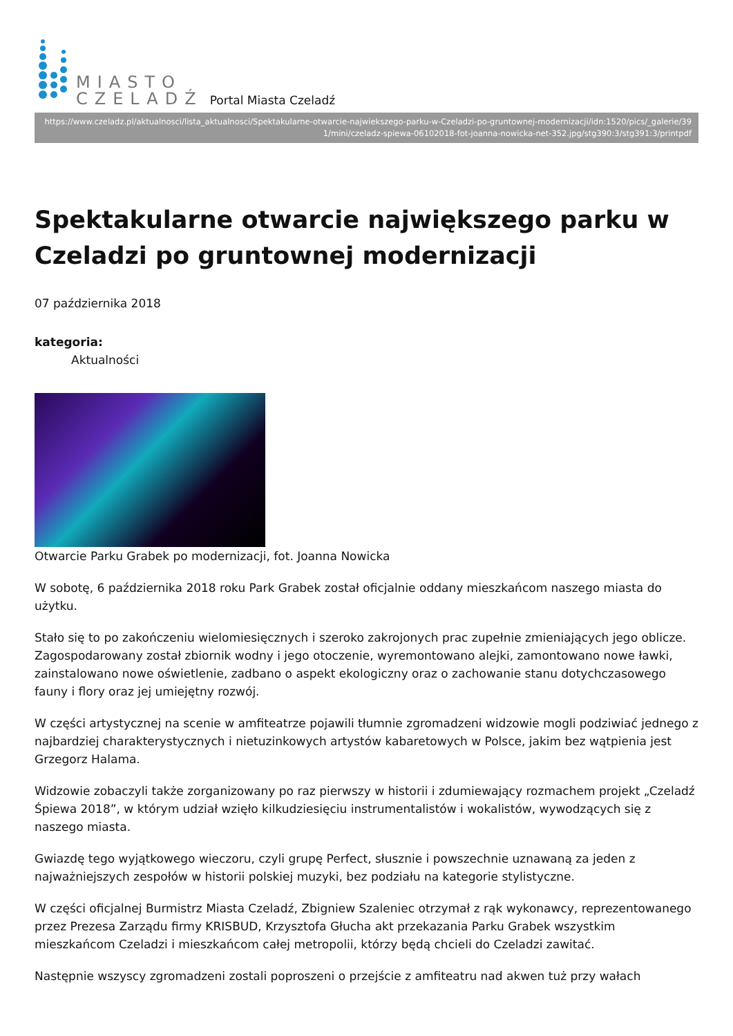MIASTO
CZELADŹ
Portal Miasta Czeladź
https://www.czeladz.pl/aktualnosci/lista_aktualnosci/Spektakularne-otwarcie-najwiekszego-parku-w-Czeladzi-po-gruntownej-modernizacji/idn:1520/pics/_galerie/391/mini/czeladz-spiewa-06102018-fot-joanna-nowicka-net-352.jpg/stg390:3/stg391:3/printpdf
Spektakularne otwarcie największego parku w Czeladzi po gruntownej modernizacji
07 października 2018
kategoria:
Aktualności
Otwarcie Parku Grabek po modernizacji, fot. Joanna Nowicka
W sobotę, 6 października 2018 roku Park Grabek został oficjalnie oddany mieszkańcom naszego miasta do użytku.
Stało się to po zakończeniu wielomiesięcznych i szeroko zakrojonych prac zupełnie zmieniających jego oblicze. Zagospodarowany został zbiornik wodny i jego otoczenie, wyremontowano alejki, zamontowano nowe ławki, zainstalowano nowe oświetlenie, zadbano o aspekt ekologiczny oraz o zachowanie stanu dotychczasowego fauny i flory oraz jej umiejętny rozwój.
W części artystycznej na scenie w amfiteatrze pojawili tłumnie zgromadzeni widzowie mogli podziwiać jednego z najbardziej charakterystycznych i nietuzinkowych artystów kabaretowych w Polsce, jakim bez wątpienia jest Grzegorz Halama.
Widzowie zobaczyli także zorganizowany po raz pierwszy w historii i zdumiewający rozmachem projekt „Czeladź Śpiewa 2018”, w którym udział wzięło kilkudziesięciu instrumentalistów i wokalistów, wywodzących się z naszego miasta.
Gwiazdę tego wyjątkowego wieczoru, czyli grupę Perfect, słusznie i powszechnie uznawaną za jeden z najważniejszych zespołów w historii polskiej muzyki, bez podziału na kategorie stylistyczne.
W części oficjalnej Burmistrz Miasta Czeladź, Zbigniew Szaleniec otrzymał z rąk wykonawcy, reprezentowanego przez Prezesa Zarządu firmy KRISBUD, Krzysztofa Głucha akt przekazania Parku Grabek wszystkim mieszkańcom Czeladzi i mieszkańcom całej metropolii, którzy będą chcieli do Czeladzi zawitać.
Następnie wszyscy zgromadzeni zostali poproszeni o przejście z amfiteatru nad akwen tuż przy wałach